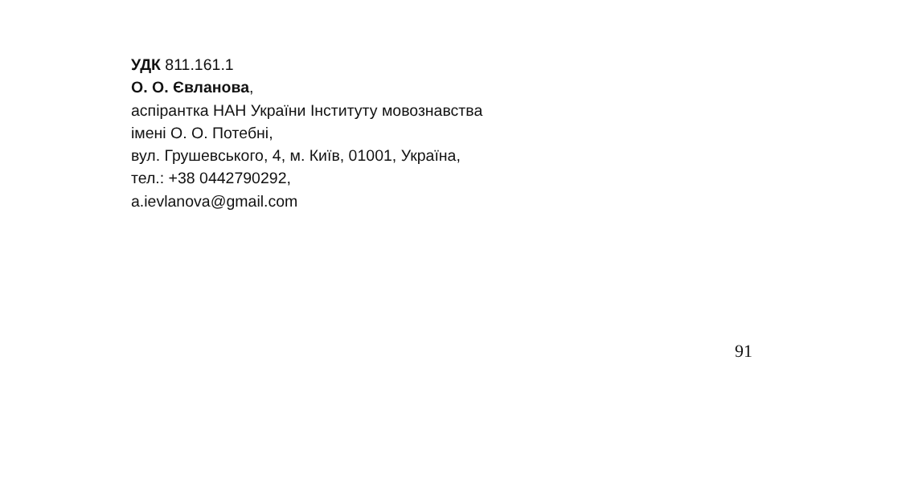УДК 811.161.1
О. О. Євланова,
аспірантка НАН України Інституту мовознавства
імені О. О. Потебні,
вул. Грушевського, 4, м. Київ, 01001, Україна,
тел.: +38 0442790292,
a.ievlanova@gmail.com
91